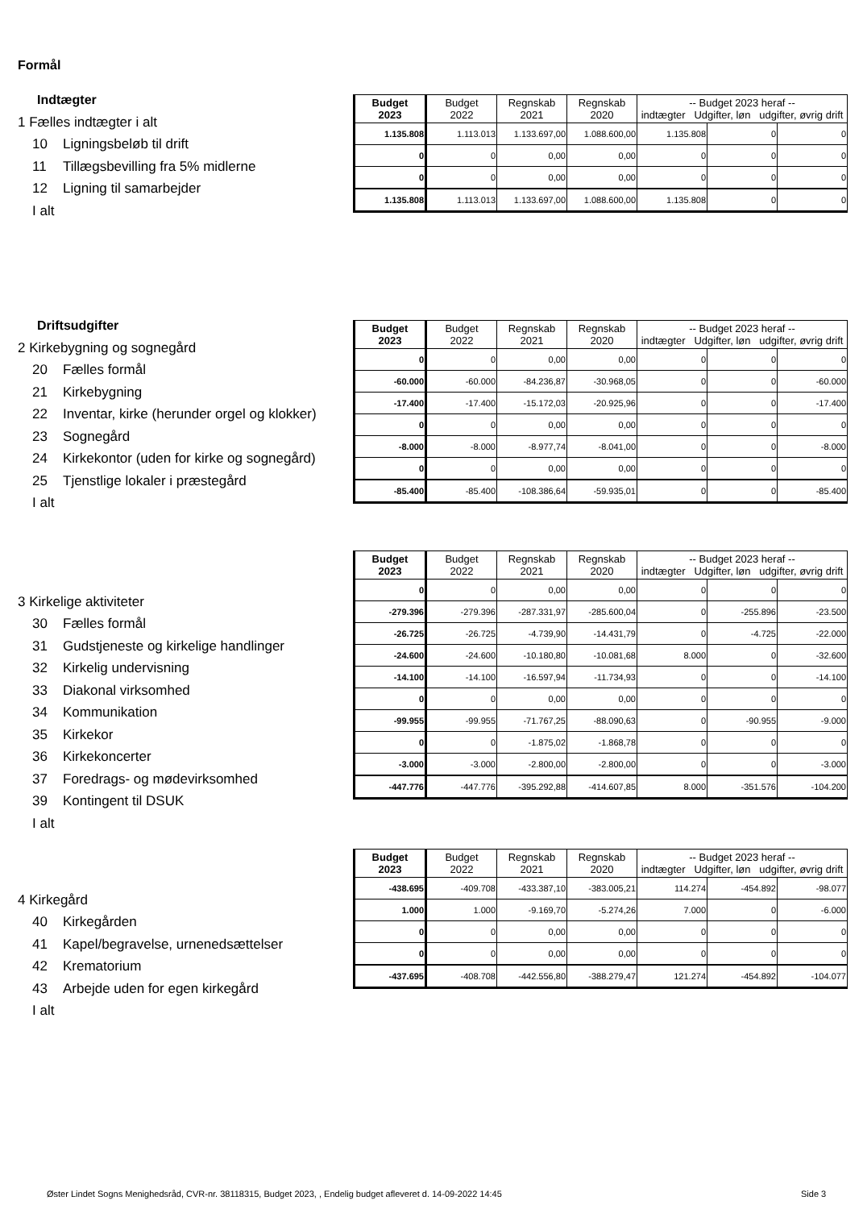Formål
Indtægter
1 Fælles indtægter i alt
10 Ligningsbeløb til drift
11 Tillægsbevilling fra 5% midlerne
12 Ligning til samarbejder
I alt
| Budget 2023 | Budget 2022 | Regnskab 2021 | Regnskab 2020 | -- Budget 2023 heraf -- indtægter Udgifter, løn udgifter, øvrig drift | | |
| --- | --- | --- | --- | --- | --- | --- |
| 1.135.808 | 1.113.013 | 1.133.697,00 | 1.088.600,00 | 1.135.808 | 0 | 0 |
| 0 | 0 | 0,00 | 0,00 | 0 | 0 | 0 |
| 0 | 0 | 0,00 | 0,00 | 0 | 0 | 0 |
| 1.135.808 | 1.113.013 | 1.133.697,00 | 1.088.600,00 | 1.135.808 | 0 | 0 |
Driftsudgifter
2 Kirkebygning og sognegård
20 Fælles formål
21 Kirkebygning
22 Inventar, kirke (herunder orgel og klokker)
23 Sognegård
24 Kirkekontor (uden for kirke og sognegård)
25 Tjenstlige lokaler i præstegård
I alt
| Budget 2023 | Budget 2022 | Regnskab 2021 | Regnskab 2020 | -- Budget 2023 heraf -- indtægter Udgifter, løn udgifter, øvrig drift | | |
| --- | --- | --- | --- | --- | --- | --- |
| 0 | 0 | 0,00 | 0,00 | 0 | 0 | 0 |
| -60.000 | -60.000 | -84.236,87 | -30.968,05 | 0 | 0 | -60.000 |
| -17.400 | -17.400 | -15.172,03 | -20.925,96 | 0 | 0 | -17.400 |
| 0 | 0 | 0,00 | 0,00 | 0 | 0 | 0 |
| -8.000 | -8.000 | -8.977,74 | -8.041,00 | 0 | 0 | -8.000 |
| 0 | 0 | 0,00 | 0,00 | 0 | 0 | 0 |
| -85.400 | -85.400 | -108.386,64 | -59.935,01 | 0 | 0 | -85.400 |
3 Kirkelige aktiviteter
30 Fælles formål
31 Gudstjeneste og kirkelige handlinger
32 Kirkelig undervisning
33 Diakonal virksomhed
34 Kommunikation
35 Kirkekor
36 Kirkekoncerter
37 Foredrags- og mødevirksomhed
39 Kontingent til DSUK
I alt
| Budget 2023 | Budget 2022 | Regnskab 2021 | Regnskab 2020 | -- Budget 2023 heraf -- indtægter Udgifter, løn udgifter, øvrig drift | | |
| --- | --- | --- | --- | --- | --- | --- |
| 0 | 0 | 0,00 | 0,00 | 0 | 0 | 0 |
| -279.396 | -279.396 | -287.331,97 | -285.600,04 | 0 | -255.896 | -23.500 |
| -26.725 | -26.725 | -4.739,90 | -14.431,79 | 0 | -4.725 | -22.000 |
| -24.600 | -24.600 | -10.180,80 | -10.081,68 | 8.000 | 0 | -32.600 |
| -14.100 | -14.100 | -16.597,94 | -11.734,93 | 0 | 0 | -14.100 |
| 0 | 0 | 0,00 | 0,00 | 0 | 0 | 0 |
| -99.955 | -99.955 | -71.767,25 | -88.090,63 | 0 | -90.955 | -9.000 |
| 0 | 0 | -1.875,02 | -1.868,78 | 0 | 0 | 0 |
| -3.000 | -3.000 | -2.800,00 | -2.800,00 | 0 | 0 | -3.000 |
| -447.776 | -447.776 | -395.292,88 | -414.607,85 | 8.000 | -351.576 | -104.200 |
4 Kirkegård
40 Kirkegården
41 Kapel/begravelse, urnenedsættelser
42 Krematorium
43 Arbejde uden for egen kirkegård
I alt
| Budget 2023 | Budget 2022 | Regnskab 2021 | Regnskab 2020 | -- Budget 2023 heraf -- indtægter Udgifter, løn udgifter, øvrig drift | | |
| --- | --- | --- | --- | --- | --- | --- |
| -438.695 | -409.708 | -433.387,10 | -383.005,21 | 114.274 | -454.892 | -98.077 |
| 1.000 | 1.000 | -9.169,70 | -5.274,26 | 7.000 | 0 | -6.000 |
| 0 | 0 | 0,00 | 0,00 | 0 | 0 | 0 |
| 0 | 0 | 0,00 | 0,00 | 0 | 0 | 0 |
| -437.695 | -408.708 | -442.556,80 | -388.279,47 | 121.274 | -454.892 | -104.077 |
Øster Lindet Sogns Menighedsråd, CVR-nr. 38118315, Budget 2023, , Endelig budget afleveret d. 14-09-2022 14:45
Side 3